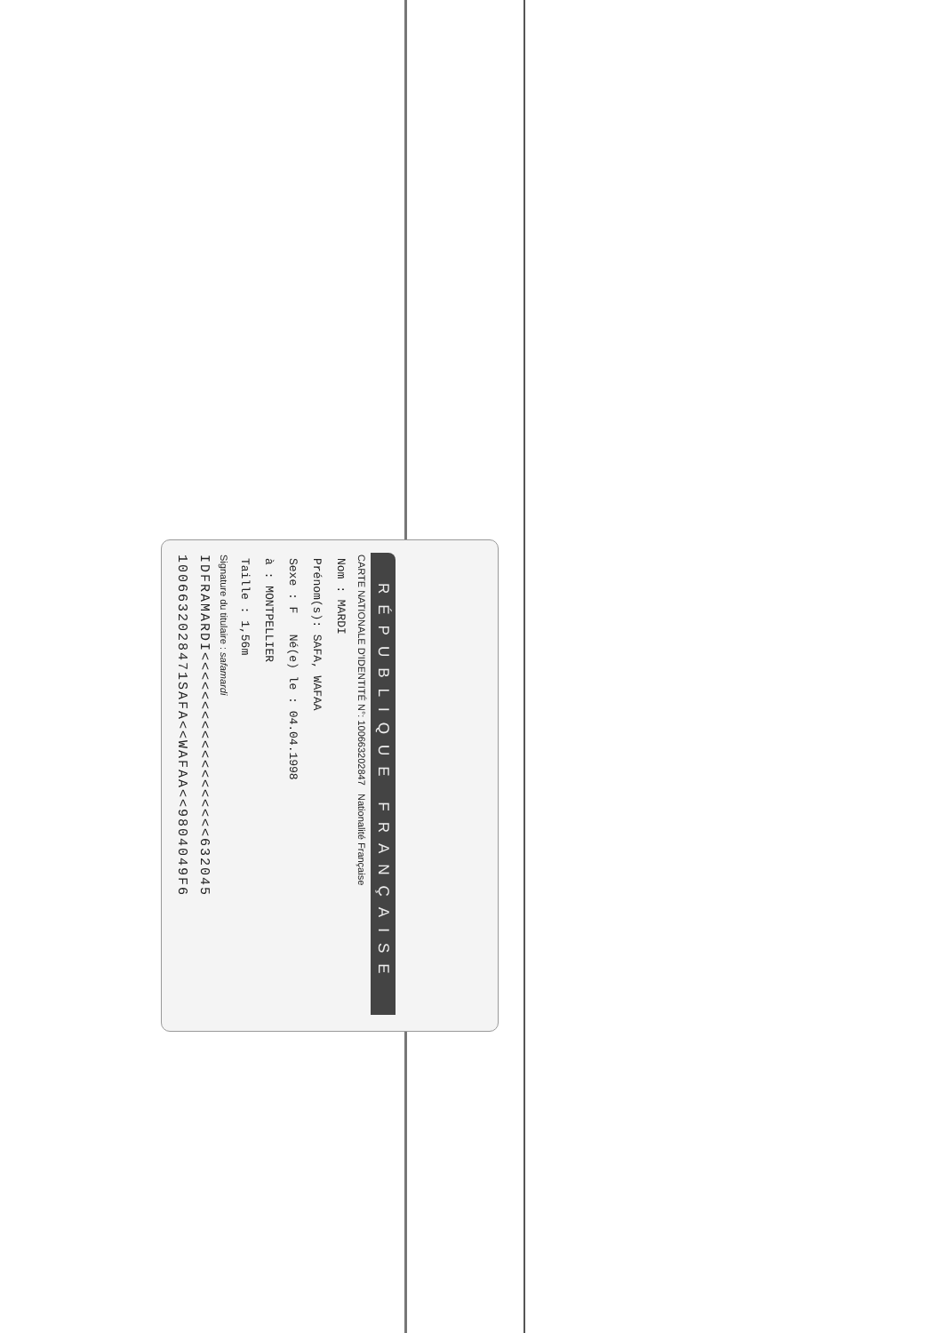RÉPUBLIQUE FRANÇAISE
CARTE NATIONALE D'IDENTITÉ N°: 100663202847 Nationalité Française
Nom : MARDI
Prénom(s): SAFA, WAFAA
Sexe : F Né(e) le : 04.04.1998
à : MONTPELLIER
Taille : 1,56m
Signature du titulaire : safamardi
IDFRAMARDI<<<<<<<<<<<<<<<<<<<632045
1006632028471SAFA<<WAFAA<<9804049F6